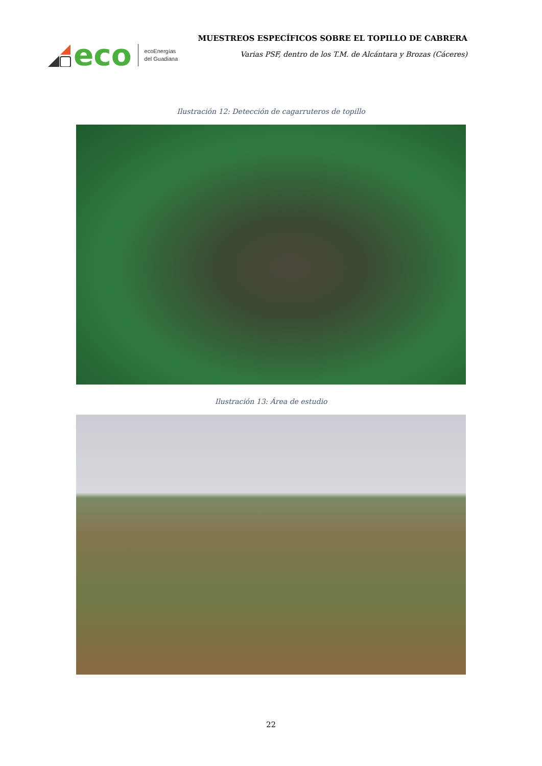eco
ecoEnergías
del Guadiana
MUESTREOS ESPECÍFICOS SOBRE EL TOPILLO DE CABRERA
Varias PSF, dentro de los T.M. de Alcántara y Brozas (Cáceres)
Ilustración 12: Detección de cagarruteros de topillo
Ilustración 13: Área de estudio
22